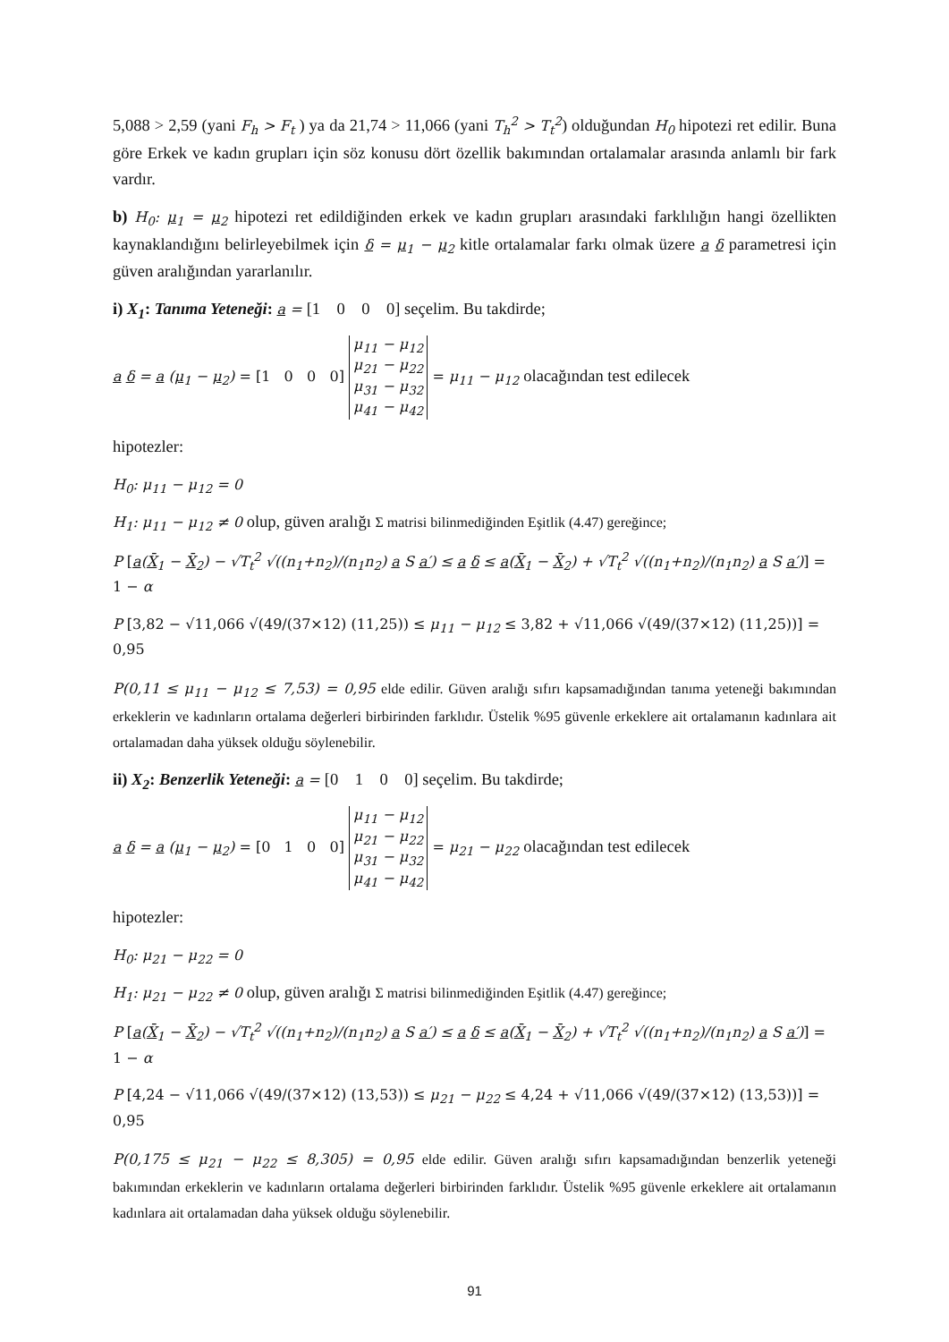5,088 > 2,59 (yani F<sub>h</sub> > F<sub>t</sub> ) ya da 21,74 > 11,066 (yani T<sub>h</sub><sup>2</sup> > T<sub>t</sub><sup>2</sup>) olduğundan H<sub>0</sub> hipotezi ret edilir. Buna göre Erkek ve kadın grupları için söz konusu dört özellik bakımından ortalamalar arasında anlamlı bir fark vardır.
b) H<sub>0</sub>: μ<sub>1</sub> = μ<sub>2</sub> hipotezi ret edildiğinden erkek ve kadın grupları arasındaki farklılığın hangi özellikten kaynaklandığını belirleyebilmek için δ = μ<sub>1</sub> − μ<sub>2</sub> kitle ortalamalar farkı olmak üzere a δ parametresi için güven aralığından yararlanılır.
i) X<sub>1</sub>: Tanıma Yeteneği: a = [1 0 0 0] seçelim. Bu takdirde;
a δ = a (μ<sub>1</sub> − μ<sub>2</sub>) = [1 0 0 0] μ<sub>11</sub> − μ<sub>12</sub>
μ<sub>21</sub> − μ<sub>22</sub>
μ<sub>31</sub> − μ<sub>32</sub>
μ<sub>41</sub> − μ<sub>42</sub> = μ<sub>11</sub> − μ<sub>12</sub> olacağından test edilecek
hipotezler:
H<sub>0</sub>: μ<sub>11</sub> − μ<sub>12</sub> = 0
H<sub>1</sub>: μ<sub>11</sub> − μ<sub>12</sub> ≠ 0 olup, güven aralığı Σ matrisi bilinmediğinden Eşitlik (4.47) gereğince;
P [a(X̄<sub>1</sub> − X̄<sub>2</sub>) − √T<sub>t</sub><sup>2</sup> √((n<sub>1</sub>+n<sub>2</sub>)/(n<sub>1</sub>n<sub>2</sub>) a S a′) ≤ a δ ≤ a(X̄<sub>1</sub> − X̄<sub>2</sub>) + √T<sub>t</sub><sup>2</sup> √((n<sub>1</sub>+n<sub>2</sub>)/(n<sub>1</sub>n<sub>2</sub>) a S a′)] = 1 − α
P [3,82 − √11,066 √(49/(37×12) (11,25)) ≤ μ<sub>11</sub> − μ<sub>12</sub> ≤ 3,82 + √11,066 √(49/(37×12) (11,25))] = 0,95
P(0,11 ≤ μ<sub>11</sub> − μ<sub>12</sub> ≤ 7,53) = 0,95 elde edilir. Güven aralığı sıfırı kapsamadığından tanıma yeteneği bakımından erkeklerin ve kadınların ortalama değerleri birbirinden farklıdır. Üstelik %95 güvenle erkeklere ait ortalamanın kadınlara ait ortalamadan daha yüksek olduğu söylenebilir.
ii) X<sub>2</sub>: Benzerlik Yeteneği: a = [0 1 0 0] seçelim. Bu takdirde;
a δ = a (μ<sub>1</sub> − μ<sub>2</sub>) = [0 1 0 0] μ<sub>11</sub> − μ<sub>12</sub>
μ<sub>21</sub> − μ<sub>22</sub>
μ<sub>31</sub> − μ<sub>32</sub>
μ<sub>41</sub> − μ<sub>42</sub> = μ<sub>21</sub> − μ<sub>22</sub> olacağından test edilecek
hipotezler:
H<sub>0</sub>: μ<sub>21</sub> − μ<sub>22</sub> = 0
H<sub>1</sub>: μ<sub>21</sub> − μ<sub>22</sub> ≠ 0 olup, güven aralığı Σ matrisi bilinmediğinden Eşitlik (4.47) gereğince;
P [a(X̄<sub>1</sub> − X̄<sub>2</sub>) − √T<sub>t</sub><sup>2</sup> √((n<sub>1</sub>+n<sub>2</sub>)/(n<sub>1</sub>n<sub>2</sub>) a S a′) ≤ a δ ≤ a(X̄<sub>1</sub> − X̄<sub>2</sub>) + √T<sub>t</sub><sup>2</sup> √((n<sub>1</sub>+n<sub>2</sub>)/(n<sub>1</sub>n<sub>2</sub>) a S a′)] = 1 − α
P [4,24 − √11,066 √(49/(37×12) (13,53)) ≤ μ<sub>21</sub> − μ<sub>22</sub> ≤ 4,24 + √11,066 √(49/(37×12) (13,53))] = 0,95
P(0,175 ≤ μ<sub>21</sub> − μ<sub>22</sub> ≤ 8,305) = 0,95 elde edilir. Güven aralığı sıfırı kapsamadığından benzerlik yeteneği bakımından erkeklerin ve kadınların ortalama değerleri birbirinden farklıdır. Üstelik %95 güvenle erkeklere ait ortalamanın kadınlara ait ortalamadan daha yüksek olduğu söylenebilir.
91